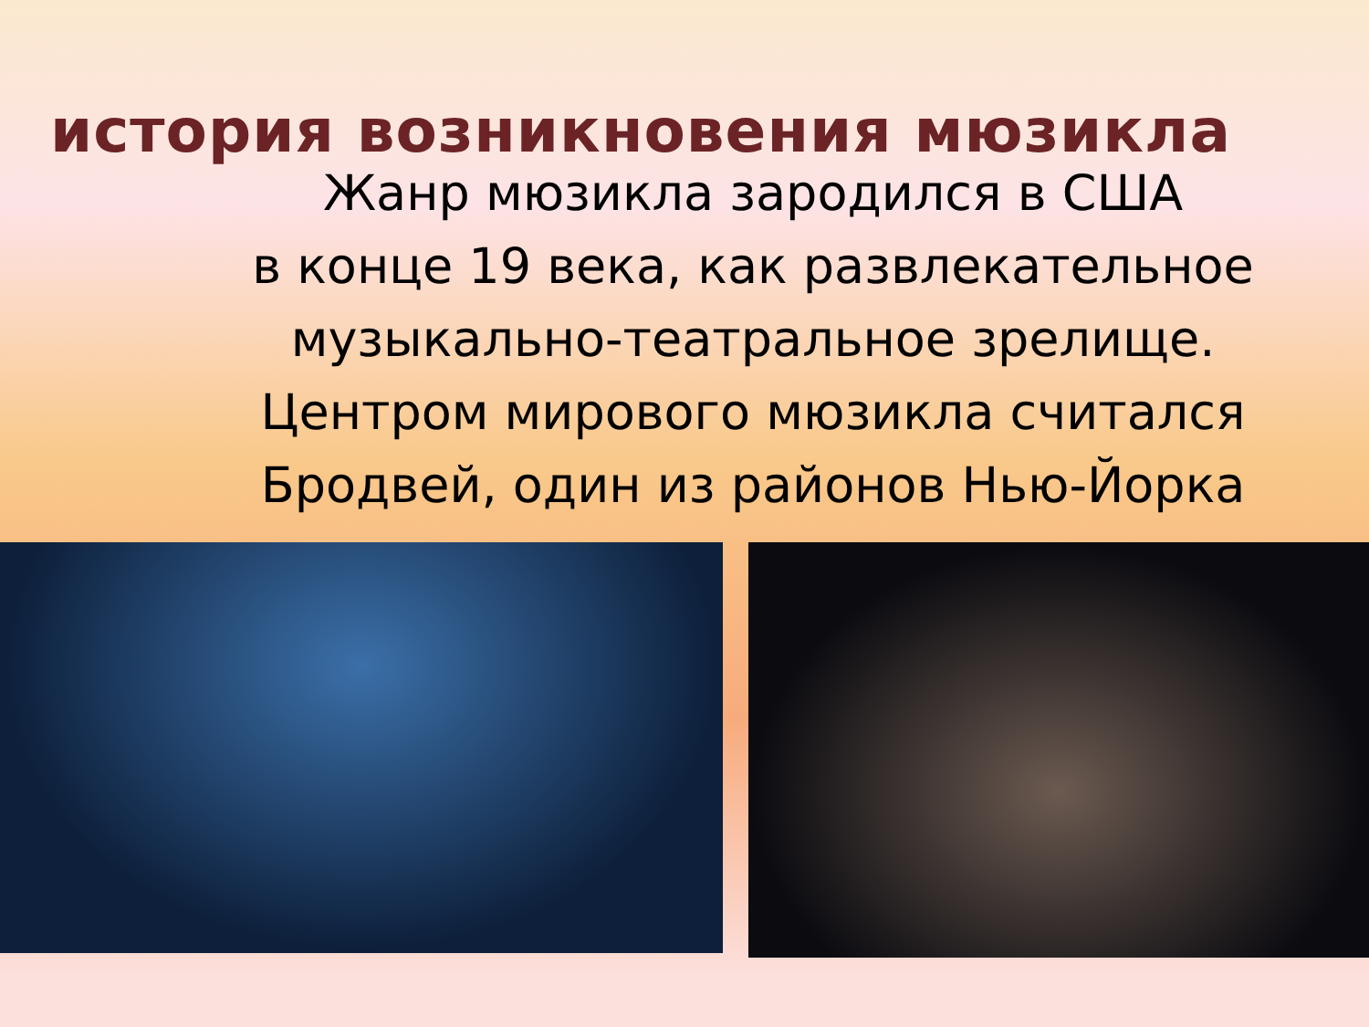история возникновения мюзикла
Жанр мюзикла зародился в США
в конце 19 века, как развлекательное
музыкально-театральное зрелище.
Центром мирового мюзикла считался
Бродвей, один из районов Нью-Йорка